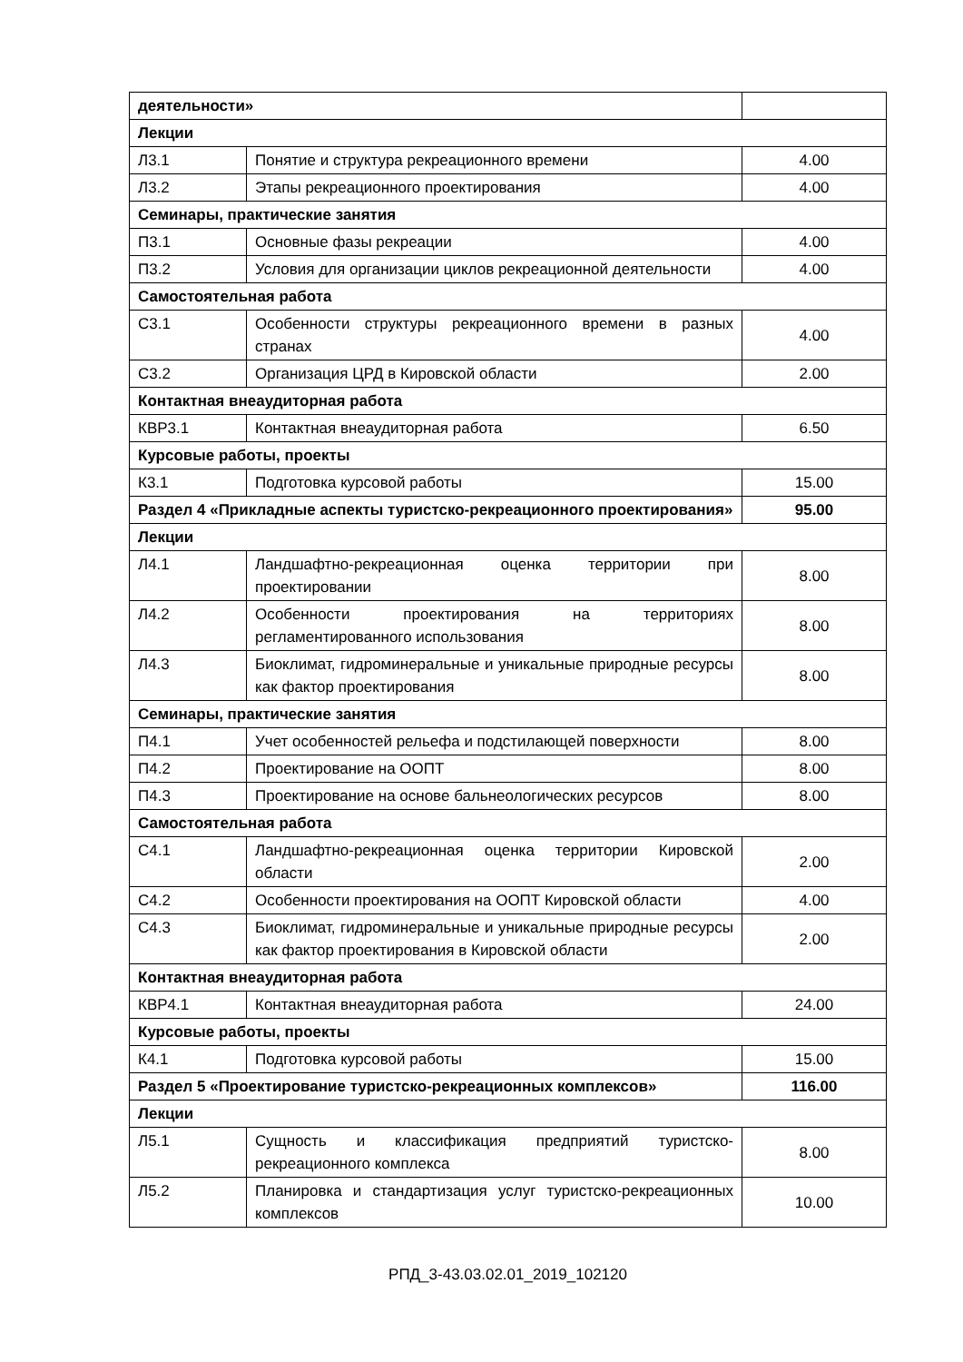| деятельности» | | |
| Лекции | | |
| Л3.1 | Понятие и структура рекреационного времени | 4.00 |
| Л3.2 | Этапы рекреационного проектирования | 4.00 |
| Семинары, практические занятия | | |
| П3.1 | Основные фазы рекреации | 4.00 |
| П3.2 | Условия для организации циклов рекреационной деятельности | 4.00 |
| Самостоятельная работа | | |
| С3.1 | Особенности структуры рекреационного времени в разных странах | 4.00 |
| С3.2 | Организация ЦРД в Кировской области | 2.00 |
| Контактная внеаудиторная работа | | |
| КВР3.1 | Контактная внеаудиторная работа | 6.50 |
| Курсовые работы, проекты | | |
| К3.1 | Подготовка курсовой работы | 15.00 |
| Раздел 4 «Прикладные аспекты туристско-рекреационного проектирования» | | 95.00 |
| Лекции | | |
| Л4.1 | Ландшафтно-рекреационная оценка территории при проектировании | 8.00 |
| Л4.2 | Особенности проектирования на территориях регламентированного использования | 8.00 |
| Л4.3 | Биоклимат, гидроминеральные и уникальные природные ресурсы как фактор проектирования | 8.00 |
| Семинары, практические занятия | | |
| П4.1 | Учет особенностей рельефа и подстилающей поверхности | 8.00 |
| П4.2 | Проектирование на ООПТ | 8.00 |
| П4.3 | Проектирование на основе бальнеологических ресурсов | 8.00 |
| Самостоятельная работа | | |
| С4.1 | Ландшафтно-рекреационная оценка территории Кировской области | 2.00 |
| С4.2 | Особенности проектирования на ООПТ Кировской области | 4.00 |
| С4.3 | Биоклимат, гидроминеральные и уникальные природные ресурсы как фактор проектирования в Кировской области | 2.00 |
| Контактная внеаудиторная работа | | |
| КВР4.1 | Контактная внеаудиторная работа | 24.00 |
| Курсовые работы, проекты | | |
| К4.1 | Подготовка курсовой работы | 15.00 |
| Раздел 5 «Проектирование туристско-рекреационных комплексов» | | 116.00 |
| Лекции | | |
| Л5.1 | Сущность и классификация предприятий туристско-рекреационного комплекса | 8.00 |
| Л5.2 | Планировка и стандартизация услуг туристско-рекреационных комплексов | 10.00 |
РПД_3-43.03.02.01_2019_102120